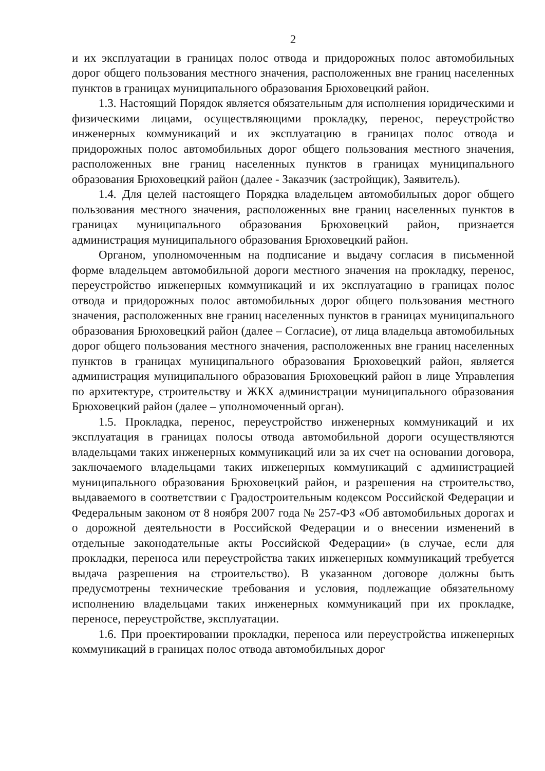2
и их эксплуатации в границах полос отвода и придорожных полос автомобильных дорог общего пользования местного значения, расположенных вне границ населенных пунктов в границах муниципального образования Брюховецкий район.
1.3. Настоящий Порядок является обязательным для исполнения юридическими и физическими лицами, осуществляющими прокладку, перенос, переустройство инженерных коммуникаций и их эксплуатацию в границах полос отвода и придорожных полос автомобильных дорог общего пользования местного значения, расположенных вне границ населенных пунктов в границах муниципального образования Брюховецкий район (далее - Заказчик (застройщик), Заявитель).
1.4. Для целей настоящего Порядка владельцем автомобильных дорог общего пользования местного значения, расположенных вне границ населенных пунктов в границах муниципального образования Брюховецкий район, признается администрация муниципального образования Брюховецкий район.
Органом, уполномоченным на подписание и выдачу согласия в письменной форме владельцем автомобильной дороги местного значения на прокладку, перенос, переустройство инженерных коммуникаций и их эксплуатацию в границах полос отвода и придорожных полос автомобильных дорог общего пользования местного значения, расположенных вне границ населенных пунктов в границах муниципального образования Брюховецкий район (далее – Согласие), от лица владельца автомобильных дорог общего пользования местного значения, расположенных вне границ населенных пунктов в границах муниципального образования Брюховецкий район, является администрация муниципального образования Брюховецкий район в лице Управления по архитектуре, строительству и ЖКХ администрации муниципального образования Брюховецкий район (далее – уполномоченный орган).
1.5. Прокладка, перенос, переустройство инженерных коммуникаций и их эксплуатация в границах полосы отвода автомобильной дороги осуществляются владельцами таких инженерных коммуникаций или за их счет на основании договора, заключаемого владельцами таких инженерных коммуникаций с администрацией муниципального образования Брюховецкий район, и разрешения на строительство, выдаваемого в соответствии с Градостроительным кодексом Российской Федерации и Федеральным законом от 8 ноября 2007 года № 257-ФЗ «Об автомобильных дорогах и о дорожной деятельности в Российской Федерации и о внесении изменений в отдельные законодательные акты Российской Федерации» (в случае, если для прокладки, переноса или переустройства таких инженерных коммуникаций требуется выдача разрешения на строительство). В указанном договоре должны быть предусмотрены технические требования и условия, подлежащие обязательному исполнению владельцами таких инженерных коммуникаций при их прокладке, переносе, переустройстве, эксплуатации.
1.6. При проектировании прокладки, переноса или переустройства инженерных коммуникаций в границах полос отвода автомобильных дорог